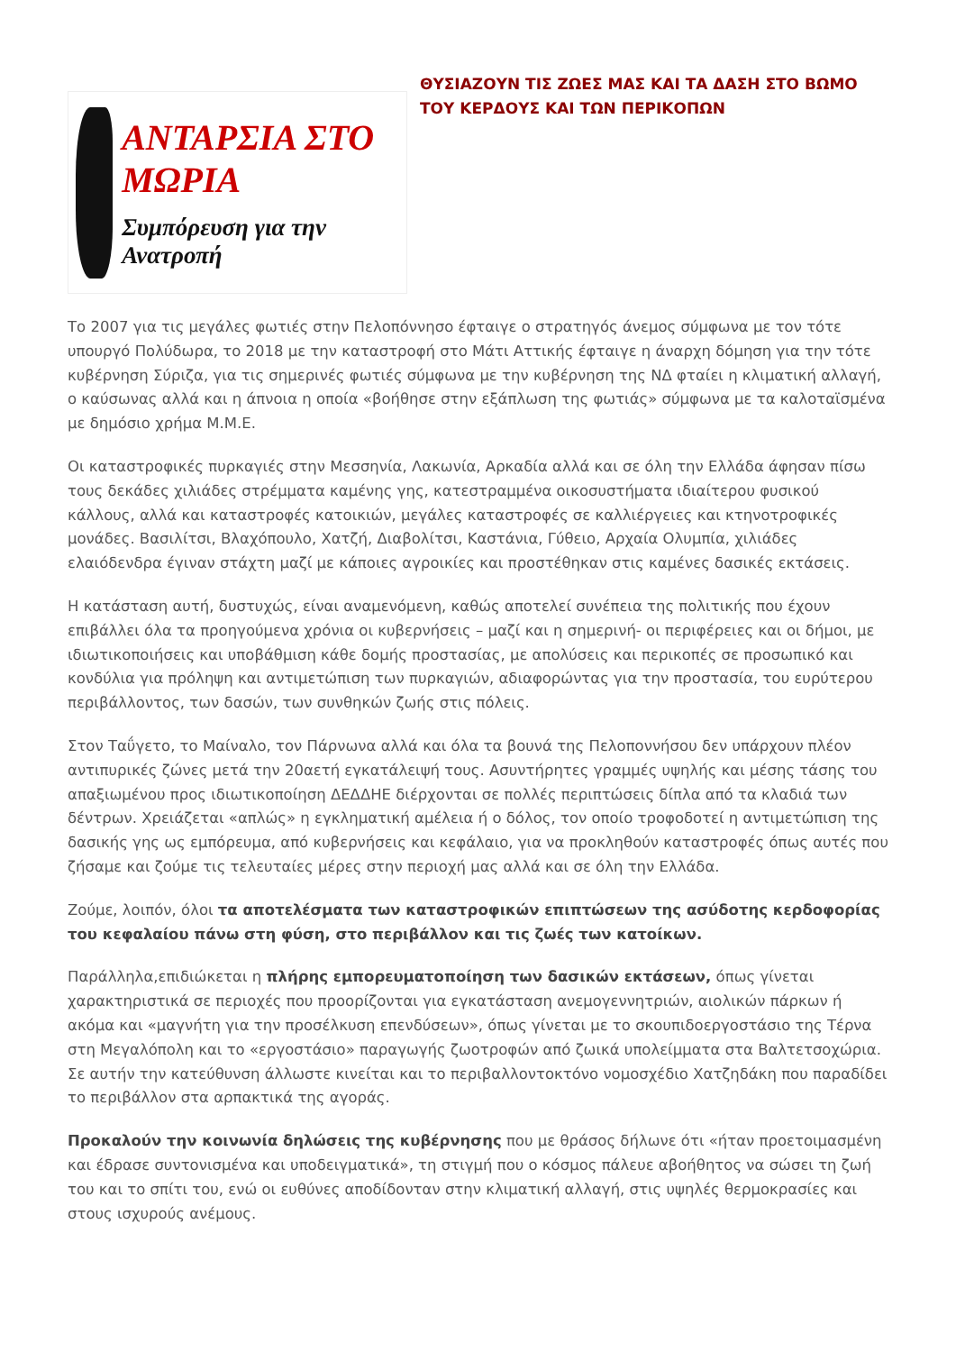ΑΝΤΑΡΣΙΑ ΣΤΟ ΜΩΡΙΑ
Συμπόρευση για την Ανατροπή
ΘΥΣΙΑΖΟΥΝ ΤΙΣ ΖΩΕΣ ΜΑΣ ΚΑΙ ΤΑ ΔΑΣΗ ΣΤΟ ΒΩΜΟ ΤΟΥ ΚΕΡΔΟΥΣ ΚΑΙ ΤΩΝ ΠΕΡΙΚΟΠΩΝ
Το 2007 για τις μεγάλες φωτιές στην Πελοπόννησο έφταιγε ο στρατηγός άνεμος σύμφωνα με τον τότε υπουργό Πολύδωρα, το 2018 με την καταστροφή στο Μάτι Αττικής έφταιγε η άναρχη δόμηση για την τότε κυβέρνηση Σύριζα, για τις σημερινές φωτιές σύμφωνα με την κυβέρνηση της ΝΔ φταίει η κλιματική αλλαγή, ο καύσωνας αλλά και η άπνοια η οποία «βοήθησε στην εξάπλωση της φωτιάς» σύμφωνα με τα καλοταϊσμένα με δημόσιο χρήμα Μ.Μ.Ε.
Οι καταστροφικές πυρκαγιές στην Μεσσηνία, Λακωνία, Αρκαδία αλλά και σε όλη την Ελλάδα άφησαν πίσω τους δεκάδες χιλιάδες στρέμματα καμένης γης, κατεστραμμένα οικοσυστήματα ιδιαίτερου φυσικού κάλλους, αλλά και καταστροφές κατοικιών, μεγάλες καταστροφές σε καλλιέργειες και κτηνοτροφικές μονάδες. Βασιλίτσι, Βλαχόπουλο, Χατζή, Διαβολίτσι, Καστάνια, Γύθειο, Αρχαία Ολυμπία, χιλιάδες ελαιόδενδρα έγιναν στάχτη μαζί με κάποιες αγροικίες και προστέθηκαν στις καμένες δασικές εκτάσεις.
Η κατάσταση αυτή, δυστυχώς, είναι αναμενόμενη, καθώς αποτελεί συνέπεια της πολιτικής που έχουν επιβάλλει όλα τα προηγούμενα χρόνια οι κυβερνήσεις – μαζί και η σημερινή- οι περιφέρειες και οι δήμοι, με ιδιωτικοποιήσεις και υποβάθμιση κάθε δομής προστασίας, με απολύσεις και περικοπές σε προσωπικό και κονδύλια για πρόληψη και αντιμετώπιση των πυρκαγιών, αδιαφορώντας για την προστασία, του ευρύτερου περιβάλλοντος, των δασών, των συνθηκών ζωής στις πόλεις.
Στον Ταΰγετο, το Μαίναλο, τον Πάρνωνα αλλά και όλα τα βουνά της Πελοποννήσου δεν υπάρχουν πλέον αντιπυρικές ζώνες μετά την 20αετή εγκατάλειψή τους. Ασυντήρητες γραμμές υψηλής και μέσης τάσης του απαξιωμένου προς ιδιωτικοποίηση ΔΕΔΔΗΕ διέρχονται σε πολλές περιπτώσεις δίπλα από τα κλαδιά των δέντρων. Χρειάζεται «απλώς» η εγκληματική αμέλεια ή ο δόλος, τον οποίο τροφοδοτεί η αντιμετώπιση της δασικής γης ως εμπόρευμα, από κυβερνήσεις και κεφάλαιο, για να προκληθούν καταστροφές όπως αυτές που ζήσαμε και ζούμε τις τελευταίες μέρες στην περιοχή μας αλλά και σε όλη την Ελλάδα.
Ζούμε, λοιπόν, όλοι τα αποτελέσματα των καταστροφικών επιπτώσεων της ασύδοτης κερδοφορίας του κεφαλαίου πάνω στη φύση, στο περιβάλλον και τις ζωές των κατοίκων.
Παράλληλα,επιδιώκεται η πλήρης εμπορευματοποίηση των δασικών εκτάσεων, όπως γίνεται χαρακτηριστικά σε περιοχές που προορίζονται για εγκατάσταση ανεμογεννητριών, αιολικών πάρκων ή ακόμα και «μαγνήτη για την προσέλκυση επενδύσεων», όπως γίνεται με το σκουπιδοεργοστάσιο της Τέρνα στη Μεγαλόπολη και το «εργοστάσιο» παραγωγής ζωοτροφών από ζωικά υπολείμματα στα Βαλτετσοχώρια. Σε αυτήν την κατεύθυνση άλλωστε κινείται και το περιβαλλοντοκτόνο νομοσχέδιο Χατζηδάκη που παραδίδει το περιβάλλον στα αρπακτικά της αγοράς.
Προκαλούν την κοινωνία δηλώσεις της κυβέρνησης που με θράσος δήλωνε ότι «ήταν προετοιμασμένη και έδρασε συντονισμένα και υποδειγματικά», τη στιγμή που ο κόσμος πάλευε αβοήθητος να σώσει τη ζωή του και το σπίτι του, ενώ οι ευθύνες αποδίδονταν στην κλιματική αλλαγή, στις υψηλές θερμοκρασίες και στους ισχυρούς ανέμους.